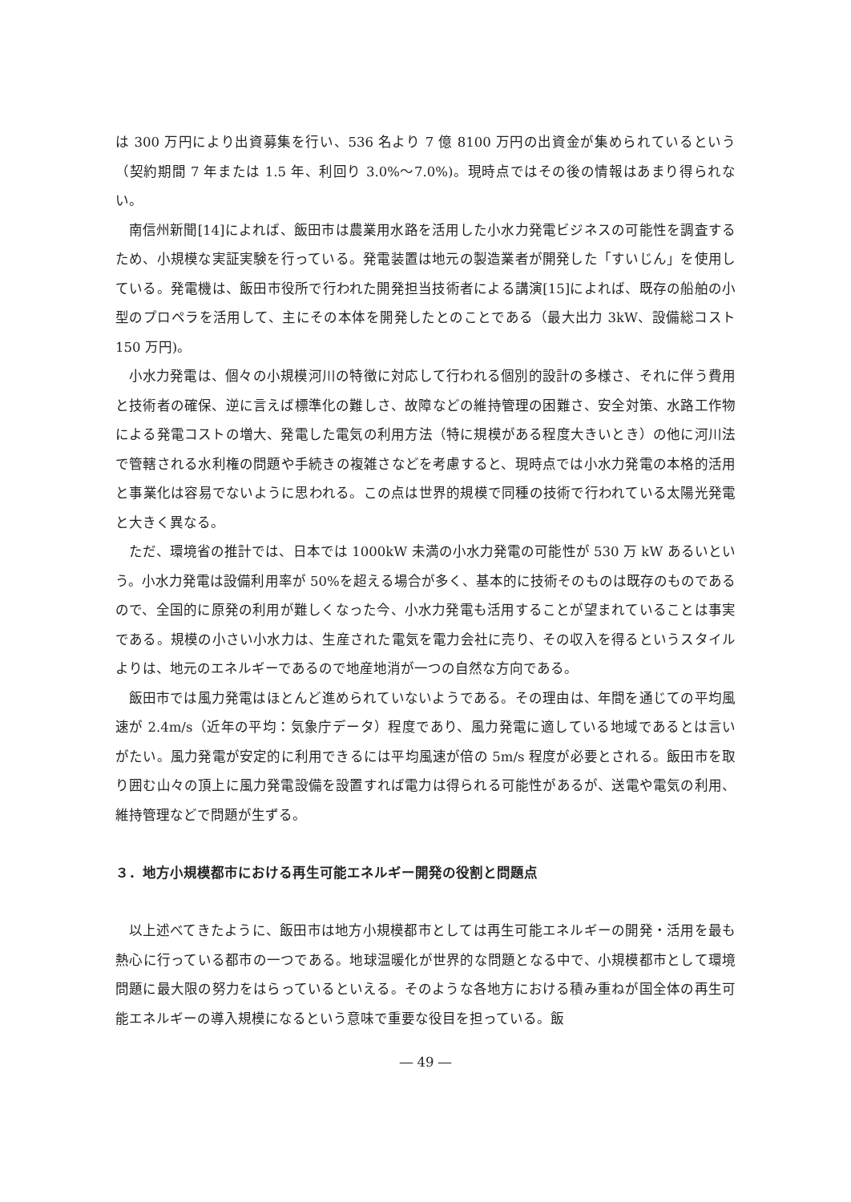は 300 万円により出資募集を行い、536 名より 7 億 8100 万円の出資金が集められているという（契約期間 7 年または 1.5 年、利回り 3.0%～7.0%)。現時点ではその後の情報はあまり得られない。
南信州新聞[14]によれば、飯田市は農業用水路を活用した小水力発電ビジネスの可能性を調査するため、小規模な実証実験を行っている。発電装置は地元の製造業者が開発した「すいじん」を使用している。発電機は、飯田市役所で行われた開発担当技術者による講演[15]によれば、既存の船舶の小型のプロペラを活用して、主にその本体を開発したとのことである（最大出力 3kW、設備総コスト 150 万円)。
小水力発電は、個々の小規模河川の特徴に対応して行われる個別的設計の多様さ、それに伴う費用と技術者の確保、逆に言えば標準化の難しさ、故障などの維持管理の困難さ、安全対策、水路工作物による発電コストの増大、発電した電気の利用方法（特に規模がある程度大きいとき）の他に河川法で管轄される水利権の問題や手続きの複雑さなどを考慮すると、現時点では小水力発電の本格的活用と事業化は容易でないように思われる。この点は世界的規模で同種の技術で行われている太陽光発電と大きく異なる。
ただ、環境省の推計では、日本では 1000kW 未満の小水力発電の可能性が 530 万 kW あるいという。小水力発電は設備利用率が 50%を超える場合が多く、基本的に技術そのものは既存のものであるので、全国的に原発の利用が難しくなった今、小水力発電も活用することが望まれていることは事実である。規模の小さい小水力は、生産された電気を電力会社に売り、その収入を得るというスタイルよりは、地元のエネルギーであるので地産地消が一つの自然な方向である。
飯田市では風力発電はほとんど進められていないようである。その理由は、年間を通じての平均風速が 2.4m/s（近年の平均：気象庁データ）程度であり、風力発電に適している地域であるとは言いがたい。風力発電が安定的に利用できるには平均風速が倍の 5m/s 程度が必要とされる。飯田市を取り囲む山々の頂上に風力発電設備を設置すれば電力は得られる可能性があるが、送電や電気の利用、維持管理などで問題が生ずる。
３．地方小規模都市における再生可能エネルギー開発の役割と問題点
以上述べてきたように、飯田市は地方小規模都市としては再生可能エネルギーの開発・活用を最も熱心に行っている都市の一つである。地球温暖化が世界的な問題となる中で、小規模都市として環境問題に最大限の努力をはらっているといえる。そのような各地方における積み重ねが国全体の再生可能エネルギーの導入規模になるという意味で重要な役目を担っている。飯
― 49 ―